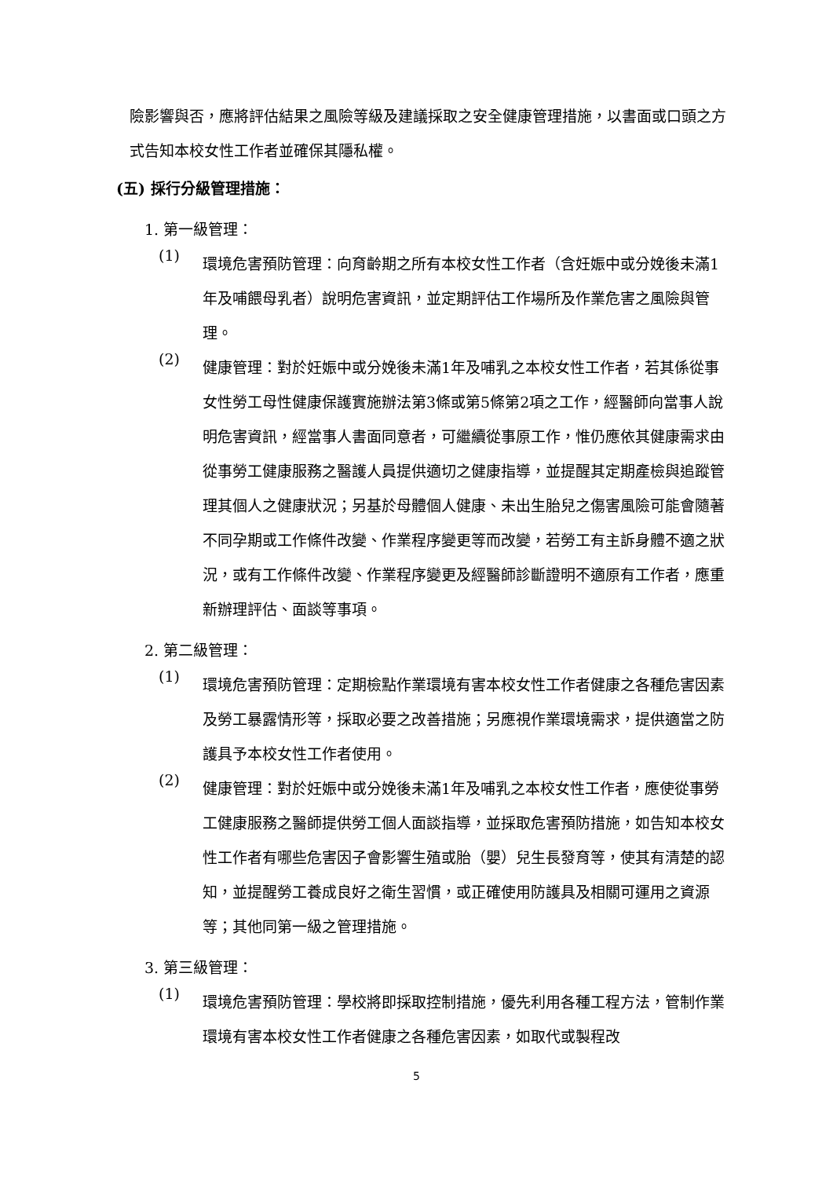險影響與否，應將評估結果之風險等級及建議採取之安全健康管理措施，以書面或口頭之方式告知本校女性工作者並確保其隱私權。
(五) 採行分級管理措施：
1. 第一級管理：
(1)
環境危害預防管理：向育齡期之所有本校女性工作者（含妊娠中或分娩後未滿1年及哺餵母乳者）說明危害資訊，並定期評估工作場所及作業危害之風險與管理。
(2)
健康管理：對於妊娠中或分娩後未滿1年及哺乳之本校女性工作者，若其係從事女性勞工母性健康保護實施辦法第3條或第5條第2項之工作，經醫師向當事人說明危害資訊，經當事人書面同意者，可繼續從事原工作，惟仍應依其健康需求由從事勞工健康服務之醫護人員提供適切之健康指導，並提醒其定期產檢與追蹤管理其個人之健康狀況；另基於母體個人健康、未出生胎兒之傷害風險可能會隨著不同孕期或工作條件改變、作業程序變更等而改變，若勞工有主訴身體不適之狀況，或有工作條件改變、作業程序變更及經醫師診斷證明不適原有工作者，應重新辦理評估、面談等事項。
2. 第二級管理：
(1)
環境危害預防管理：定期檢點作業環境有害本校女性工作者健康之各種危害因素及勞工暴露情形等，採取必要之改善措施；另應視作業環境需求，提供適當之防護具予本校女性工作者使用。
(2)
健康管理：對於妊娠中或分娩後未滿1年及哺乳之本校女性工作者，應使從事勞工健康服務之醫師提供勞工個人面談指導，並採取危害預防措施，如告知本校女性工作者有哪些危害因子會影響生殖或胎（嬰）兒生長發育等，使其有清楚的認知，並提醒勞工養成良好之衛生習慣，或正確使用防護具及相關可運用之資源等；其他同第一級之管理措施。
3. 第三級管理：
(1)
環境危害預防管理：學校將即採取控制措施，優先利用各種工程方法，管制作業環境有害本校女性工作者健康之各種危害因素，如取代或製程改
5